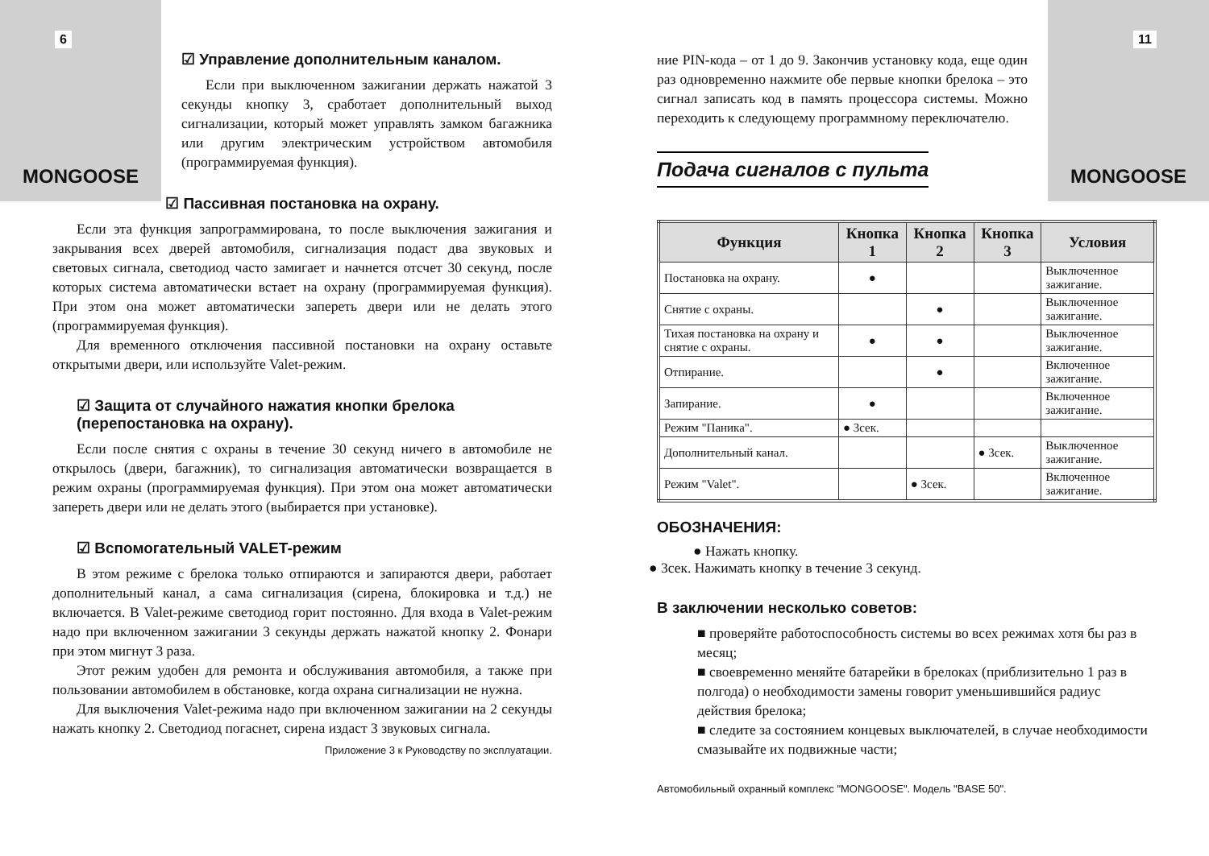6
MONGOOSE
☑ Управление дополнительным каналом.
Если при выключенном зажигании держать нажатой 3 секунды кнопку 3, сработает дополнительный выход сигнализации, который может управлять замком багажника или другим электрическим устройством автомобиля (программируемая функция).
☑ Пассивная постановка на охрану.
Если эта функция запрограммирована, то после выключения зажигания и закрывания всех дверей автомобиля, сигнализация подаст два звуковых и световых сигнала, светодиод часто замигает и начнется отсчет 30 секунд, после которых система автоматически встает на охрану (программируемая функция). При этом она может автоматически запереть двери или не делать этого (программируемая функция).
Для временного отключения пассивной постановки на охрану оставьте открытыми двери, или используйте Valet-режим.
☑ Защита от случайного нажатия кнопки брелока (перепостановка на охрану).
Если после снятия с охраны в течение 30 секунд ничего в автомобиле не открылось (двери, багажник), то сигнализация автоматически возвращается в режим охраны (программируемая функция). При этом она может автоматически запереть двери или не делать этого (выбирается при установке).
☑ Вспомогательный VALET-режим
В этом режиме с брелока только отпираются и запираются двери, работает дополнительный канал, а сама сигнализация (сирена, блокировка и т.д.) не включается. В Valet-режиме светодиод горит постоянно. Для входа в Valet-режим надо при включенном зажигании 3 секунды держать нажатой кнопку 2. Фонари при этом мигнут 3 раза.
Этот режим удобен для ремонта и обслуживания автомобиля, а также при пользовании автомобилем в обстановке, когда охрана сигнализации не нужна.
Для выключения Valet-режима надо при включенном зажигании на 2 секунды нажать кнопку 2. Светодиод погаснет, сирена издаст 3 звуковых сигнала.
Приложение 3 к Руководству по эксплуатации.
11
MONGOOSE
ние PIN-кода – от 1 до 9. Закончив установку кода, еще один раз одновременно нажмите обе первые кнопки брелока – это сигнал записать код в память процессора системы. Можно переходить к следующему программному переключателю.
Подача сигналов с пульта
| Функция | Кнопка 1 | Кнопка 2 | Кнопка 3 | Условия |
| --- | --- | --- | --- | --- |
| Постановка на охрану. | ● | | | Выключенное зажигание. |
| Снятие с охраны. | | ● | | Выключенное зажигание. |
| Тихая постановка на охрану и снятие с охраны. | ● | ● | | Выключенное зажигание. |
| Отпирание. | | ● | | Включенное зажигание. |
| Запирание. | ● | | | Включенное зажигание. |
| Режим "Паника". | ● 3сек. | | | |
| Дополнительный канал. | | | ● 3сек. | Выключенное зажигание. |
| Режим "Valet". | | ● 3сек. | | Включенное зажигание. |
ОБОЗНАЧЕНИЯ:
● Нажать кнопку.
● 3сек. Нажимать кнопку в течение 3 секунд.
В заключении несколько советов:
■ проверяйте работоспособность системы во всех режимах хотя бы раз в месяц;
■ своевременно меняйте батарейки в брелоках (приблизительно 1 раз в полгода) о необходимости замены говорит уменьшившийся радиус действия брелока;
■ следите за состоянием концевых выключателей, в случае необходимости смазывайте их подвижные части;
Автомобильный охранный комплекс "MONGOOSE". Модель "BASE 50".